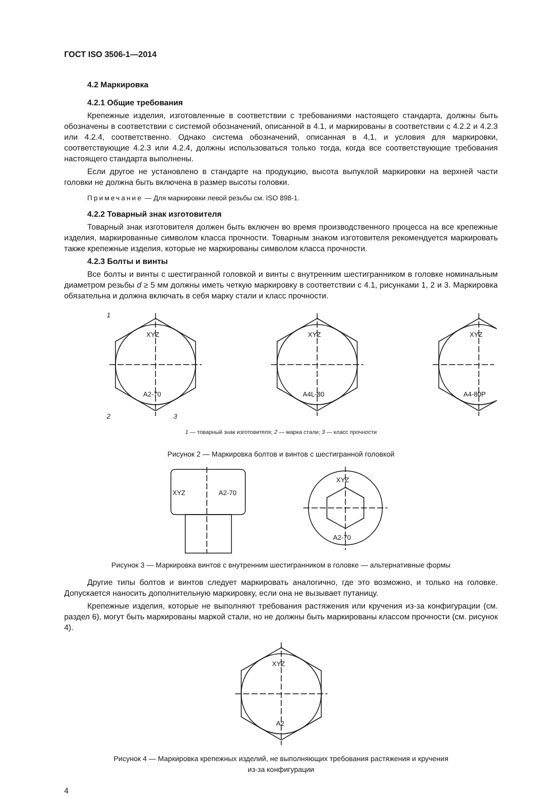ГОСТ ISO 3506-1—2014
4.2 Маркировка
4.2.1 Общие требования
Крепежные изделия, изготовленные в соответствии с требованиями настоящего стандарта, должны быть обозначены в соответствии с системой обозначений, описанной в 4.1, и маркированы в соответствии с 4.2.2 и 4.2.3 или 4.2.4, соответственно. Однако система обозначений, описанная в 4,1, и условия для маркировки, соответствующие 4.2.3 или 4.2.4, должны использоваться только тогда, когда все соответствующие требования настоящего стандарта выполнены.
Если другое не установлено в стандарте на продукцию, высота выпуклой маркировки на верхней части головки не должна быть включена в размер высоты головки.
Примечание — Для маркировки левой резьбы см. ISO 898-1.
4.2.2 Товарный знак изготовителя
Товарный знак изготовителя должен быть включен во время производственного процесса на все крепежные изделия, маркированные символом класса прочности. Товарным знаком изготовителя рекомендуется маркировать также крепежные изделия, которые не маркированы символом класса прочности.
4.2.3 Болты и винты
Все болты и винты с шестигранной головкой и винты с внутренним шестигранником в головке номинальным диаметром резьбы d ≥ 5 мм должны иметь четкую маркировку в соответствии с 4.1, рисунками 1, 2 и 3. Маркировка обязательна и должна включать в себя марку стали и класс прочности.
XYZ
A2-70
XYZ
A4L-80
XYZ
A4-80P
1
2
3
1 — товарный знак изготовителя; 2 — марка стали; 3 — класс прочности
Рисунок 2 — Маркировка болтов и винтов с шестигранной головкой
XYZ
A2-70
XYZ
A2-70
Рисунок 3 — Маркировка винтов с внутренним шестигранником в головке — альтернативные формы
Другие типы болтов и винтов следует маркировать аналогично, где это возможно, и только на головке. Допускается наносить дополнительную маркировку, если она не вызывает путаницу.
Крепежные изделия, которые не выполняют требования растяжения или кручения из-за конфигурации (см. раздел 6), могут быть маркированы маркой стали, но не должны быть маркированы классом прочности (см. рисунок 4).
XYZ
A2
Рисунок 4 — Маркировка крепежных изделий, не выполняющих требования растяжения и кручения
из-за конфигурации
4